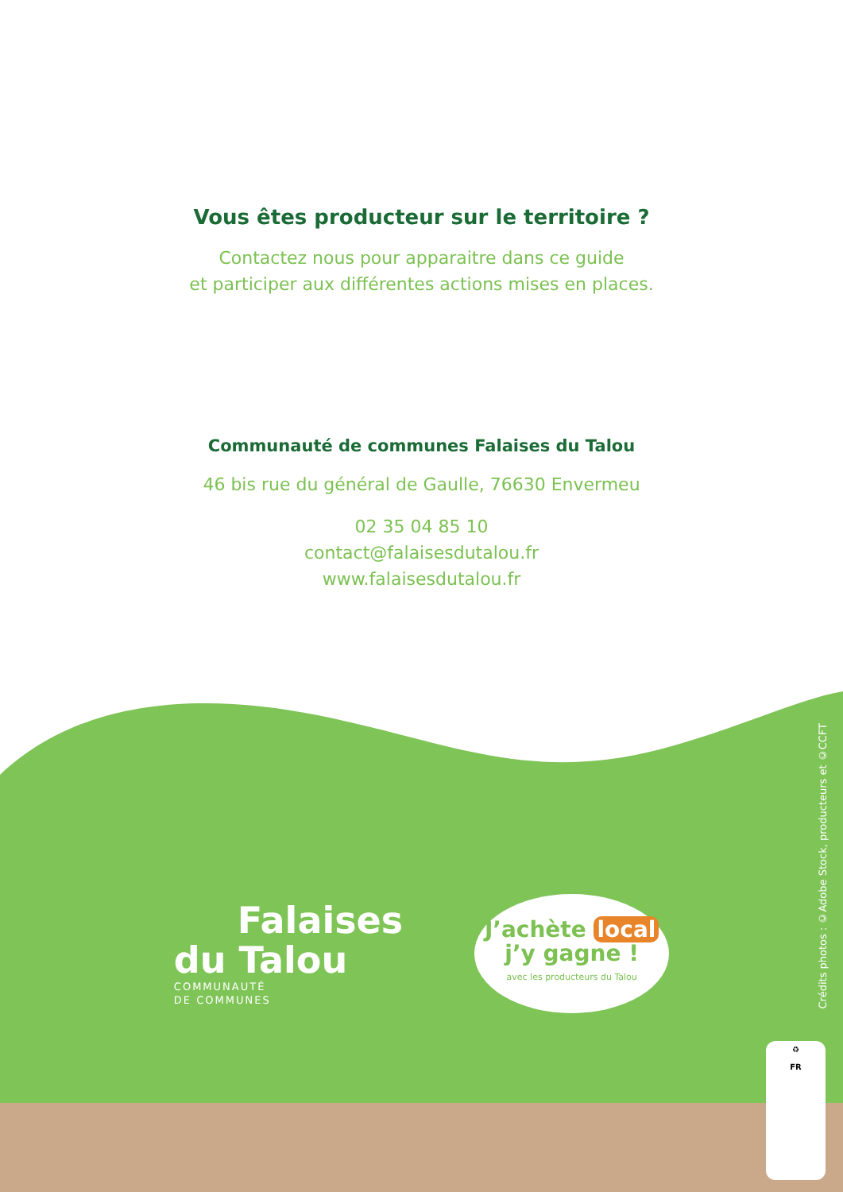Vous êtes producteur sur le territoire ?
Contactez nous pour apparaitre dans ce guide
et participer aux différentes actions mises en places.
Communauté de communes Falaises du Talou
46 bis rue du général de Gaulle, 76630 Envermeu
02 35 04 85 10
contact@falaisesdutalou.fr
www.falaisesdutalou.fr
Falaises
du Talou
COMMUNAUTÉ
DE COMMUNES
J’achète local
j’y gagne !
avec les producteurs du Talou
Crédits photos : ©Adobe Stock, producteurs et ©CCFT
♻
FR